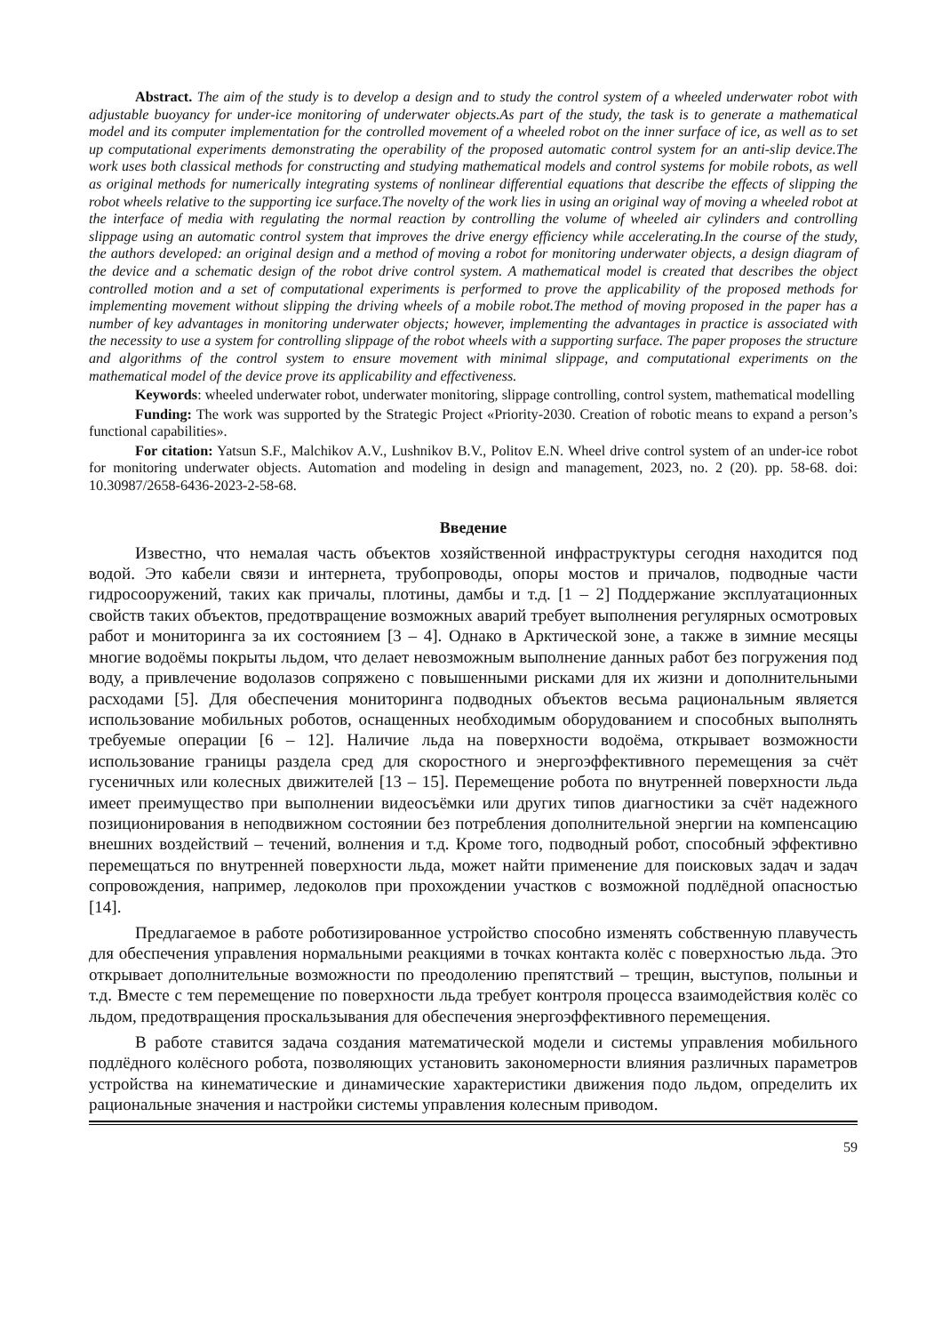Abstract. The aim of the study is to develop a design and to study the control system of a wheeled underwater robot with adjustable buoyancy for under-ice monitoring of underwater objects.As part of the study, the task is to generate a mathematical model and its computer implementation for the controlled movement of a wheeled robot on the inner surface of ice, as well as to set up computational experiments demonstrating the operability of the proposed automatic control system for an anti-slip device.The work uses both classical methods for constructing and studying mathematical models and control systems for mobile robots, as well as original methods for numerically integrating systems of nonlinear differential equations that describe the effects of slipping the robot wheels relative to the supporting ice surface.The novelty of the work lies in using an original way of moving a wheeled robot at the interface of media with regulating the normal reaction by controlling the volume of wheeled air cylinders and controlling slippage using an automatic control system that improves the drive energy efficiency while accelerating.In the course of the study, the authors developed: an original design and a method of moving a robot for monitoring underwater objects, a design diagram of the device and a schematic design of the robot drive control system. A mathematical model is created that describes the object controlled motion and a set of computational experiments is performed to prove the applicability of the proposed methods for implementing movement without slipping the driving wheels of a mobile robot.The method of moving proposed in the paper has a number of key advantages in monitoring underwater objects; however, implementing the advantages in practice is associated with the necessity to use a system for controlling slippage of the robot wheels with a supporting surface. The paper proposes the structure and algorithms of the control system to ensure movement with minimal slippage, and computational experiments on the mathematical model of the device prove its applicability and effectiveness.
Keywords: wheeled underwater robot, underwater monitoring, slippage controlling, control system, mathematical modelling
Funding: The work was supported by the Strategic Project «Priority-2030. Creation of robotic means to expand a person’s functional capabilities».
For citation: Yatsun S.F., Malchikov A.V., Lushnikov B.V., Politov E.N. Wheel drive control system of an under-ice robot for monitoring underwater objects. Automation and modeling in design and management, 2023, no. 2 (20). pp. 58-68. doi: 10.30987/2658-6436-2023-2-58-68.
Введение
Известно, что немалая часть объектов хозяйственной инфраструктуры сегодня находится под водой. Это кабели связи и интернета, трубопроводы, опоры мостов и причалов, подводные части гидросооружений, таких как причалы, плотины, дамбы и т.д. [1 – 2] Поддержание эксплуатационных свойств таких объектов, предотвращение возможных аварий требует выполнения регулярных осмотровых работ и мониторинга за их состоянием [3 – 4]. Однако в Арктической зоне, а также в зимние месяцы многие водоёмы покрыты льдом, что делает невозможным выполнение данных работ без погружения под воду, а привлечение водолазов сопряжено с повышенными рисками для их жизни и дополнительными расходами [5]. Для обеспечения мониторинга подводных объектов весьма рациональным является использование мобильных роботов, оснащенных необходимым оборудованием и способных выполнять требуемые операции [6 – 12]. Наличие льда на поверхности водоёма, открывает возможности использование границы раздела сред для скоростного и энергоэффективного перемещения за счёт гусеничных или колесных движителей [13 – 15]. Перемещение робота по внутренней поверхности льда имеет преимущество при выполнении видеосъёмки или других типов диагностики за счёт надежного позиционирования в неподвижном состоянии без потребления дополнительной энергии на компенсацию внешних воздействий – течений, волнения и т.д. Кроме того, подводный робот, способный эффективно перемещаться по внутренней поверхности льда, может найти применение для поисковых задач и задач сопровождения, например, ледоколов при прохождении участков с возможной подлёдной опасностью [14].
Предлагаемое в работе роботизированное устройство способно изменять собственную плавучесть для обеспечения управления нормальными реакциями в точках контакта колёс с поверхностью льда. Это открывает дополнительные возможности по преодолению препятствий – трещин, выступов, полыньи и т.д. Вместе с тем перемещение по поверхности льда требует контроля процесса взаимодействия колёс со льдом, предотвращения проскальзывания для обеспечения энергоэффективного перемещения.
В работе ставится задача создания математической модели и системы управления мобильного подлёдного колёсного робота, позволяющих установить закономерности влияния различных параметров устройства на кинематические и динамические характеристики движения подо льдом, определить их рациональные значения и настройки системы управления колесным приводом.
59